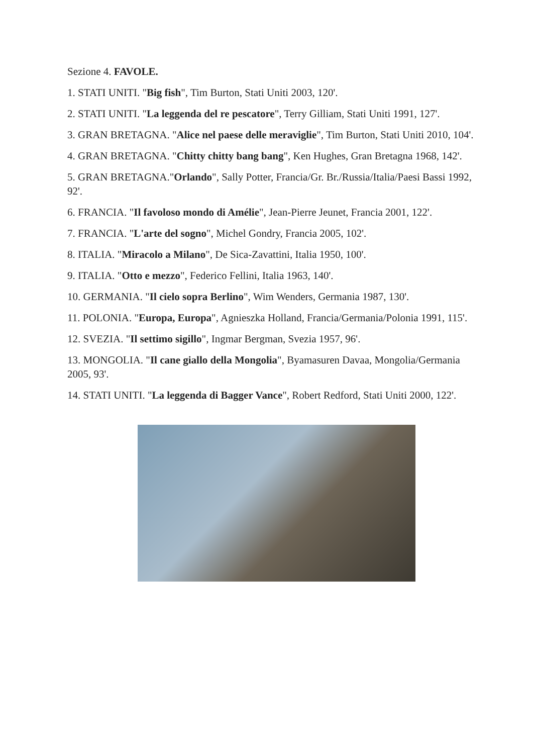Sezione 4. FAVOLE.
1. STATI UNITI. "Big fish", Tim Burton, Stati Uniti 2003, 120'.
2. STATI UNITI. "La leggenda del re pescatore", Terry Gilliam, Stati Uniti 1991, 127'.
3. GRAN BRETAGNA. "Alice nel paese delle meraviglie", Tim Burton, Stati Uniti 2010, 104'.
4. GRAN BRETAGNA. "Chitty chitty bang bang", Ken Hughes, Gran Bretagna 1968, 142'.
5. GRAN BRETAGNA."Orlando", Sally Potter, Francia/Gr. Br./Russia/Italia/Paesi Bassi 1992, 92'.
6. FRANCIA. "Il favoloso mondo di Amélie", Jean-Pierre Jeunet, Francia 2001, 122'.
7. FRANCIA. "L'arte del sogno", Michel Gondry, Francia 2005, 102'.
8. ITALIA. "Miracolo a Milano", De Sica-Zavattini, Italia 1950, 100'.
9. ITALIA. "Otto e mezzo", Federico Fellini, Italia 1963, 140'.
10. GERMANIA. "Il cielo sopra Berlino", Wim Wenders, Germania 1987, 130'.
11. POLONIA. "Europa, Europa", Agnieszka Holland, Francia/Germania/Polonia 1991, 115'.
12. SVEZIA. "Il settimo sigillo", Ingmar Bergman, Svezia 1957, 96'.
13. MONGOLIA. "Il cane giallo della Mongolia", Byamasuren Davaa, Mongolia/Germania 2005, 93'.
14. STATI UNITI. "La leggenda di Bagger Vance", Robert Redford, Stati Uniti 2000, 122'.